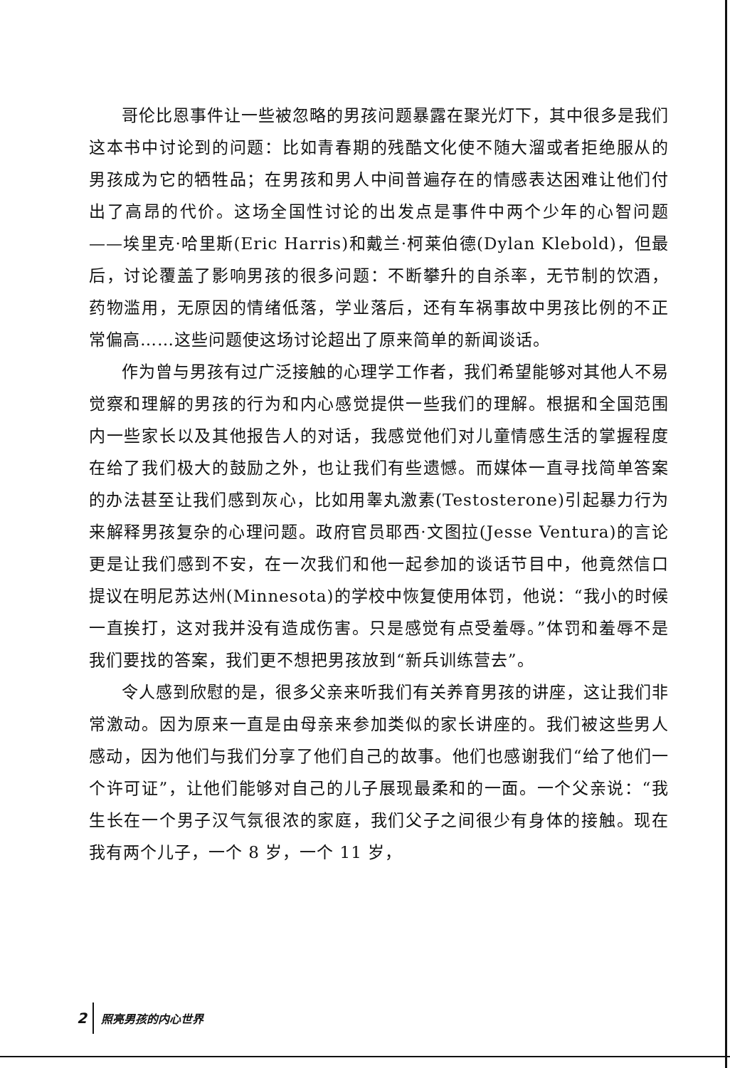哥伦比恩事件让一些被忽略的男孩问题暴露在聚光灯下，其中很多是我们这本书中讨论到的问题：比如青春期的残酷文化使不随大溜或者拒绝服从的男孩成为它的牺牲品；在男孩和男人中间普遍存在的情感表达困难让他们付出了高昂的代价。这场全国性讨论的出发点是事件中两个少年的心智问题——埃里克·哈里斯(Eric Harris)和戴兰·柯莱伯德(Dylan Klebold)，但最后，讨论覆盖了影响男孩的很多问题：不断攀升的自杀率，无节制的饮酒，药物滥用，无原因的情绪低落，学业落后，还有车祸事故中男孩比例的不正常偏高……这些问题使这场讨论超出了原来简单的新闻谈话。
作为曾与男孩有过广泛接触的心理学工作者，我们希望能够对其他人不易觉察和理解的男孩的行为和内心感觉提供一些我们的理解。根据和全国范围内一些家长以及其他报告人的对话，我感觉他们对儿童情感生活的掌握程度在给了我们极大的鼓励之外，也让我们有些遗憾。而媒体一直寻找简单答案的办法甚至让我们感到灰心，比如用睾丸激素(Testosterone)引起暴力行为来解释男孩复杂的心理问题。政府官员耶西·文图拉(Jesse Ventura)的言论更是让我们感到不安，在一次我们和他一起参加的谈话节目中，他竟然信口提议在明尼苏达州(Minnesota)的学校中恢复使用体罚，他说：“我小的时候一直挨打，这对我并没有造成伤害。只是感觉有点受羞辱。”体罚和羞辱不是我们要找的答案，我们更不想把男孩放到“新兵训练营去”。
令人感到欣慰的是，很多父亲来听我们有关养育男孩的讲座，这让我们非常激动。因为原来一直是由母亲来参加类似的家长讲座的。我们被这些男人感动，因为他们与我们分享了他们自己的故事。他们也感谢我们“给了他们一个许可证”，让他们能够对自己的儿子展现最柔和的一面。一个父亲说：“我生长在一个男子汉气氛很浓的家庭，我们父子之间很少有身体的接触。现在我有两个儿子，一个 8 岁，一个 11 岁，
2 照亮男孩的内心世界